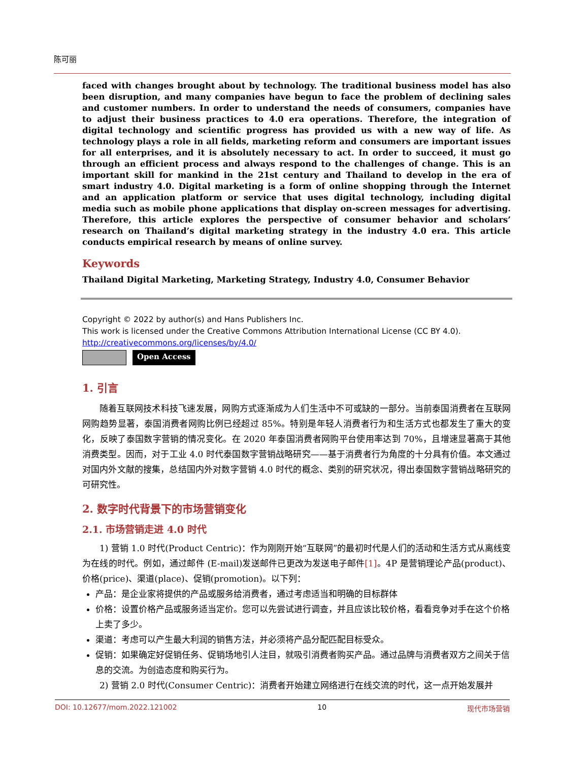陈可丽
faced with changes brought about by technology. The traditional business model has also been disruption, and many companies have begun to face the problem of declining sales and customer numbers. In order to understand the needs of consumers, companies have to adjust their business practices to 4.0 era operations. Therefore, the integration of digital technology and scientific progress has provided us with a new way of life. As technology plays a role in all fields, marketing reform and consumers are important issues for all enterprises, and it is absolutely necessary to act. In order to succeed, it must go through an efficient process and always respond to the challenges of change. This is an important skill for mankind in the 21st century and Thailand to develop in the era of smart industry 4.0. Digital marketing is a form of online shopping through the Internet and an application platform or service that uses digital technology, including digital media such as mobile phone applications that display on-screen messages for advertising. Therefore, this article explores the perspective of consumer behavior and scholars’ research on Thailand’s digital marketing strategy in the industry 4.0 era. This article conducts empirical research by means of online survey.
Keywords
Thailand Digital Marketing, Marketing Strategy, Industry 4.0, Consumer Behavior
Copyright © 2022 by author(s) and Hans Publishers Inc.
This work is licensed under the Creative Commons Attribution International License (CC BY 4.0).
http://creativecommons.org/licenses/by/4.0/
Open Access
1. 引言
随着互联网技术科技飞速发展，网购方式逐渐成为人们生活中不可或缺的一部分。当前泰国消费者在互联网网购趋势显著，泰国消费者网购比例已经超过 85%。特别是年轻人消费者行为和生活方式也都发生了重大的变化，反映了泰国数字营销的情况变化。在 2020 年泰国消费者网购平台使用率达到 70%，且增速显著高于其他消费类型。因而，对于工业 4.0 时代泰国数字营销战略研究——基于消费者行为角度的十分具有价值。本文通过对国内外文献的搜集，总结国内外对数字营销 4.0 时代的概念、类别的研究状况，得出泰国数字营销战略研究的可研究性。
2. 数字时代背景下的市场营销变化
2.1. 市场营销走进 4.0 时代
1) 营销 1.0 时代(Product Centric)：作为刚刚开始“互联网”的最初时代是人们的活动和生活方式从离线变为在线的时代。例如，通过邮件 (E-mail)发送邮件已更改为发送电子邮件[1]。4P 是营销理论产品(product)、价格(price)、渠道(place)、促销(promotion)。以下列：
产品：是企业家将提供的产品或服务给消费者，通过考虑适当和明确的目标群体
价格：设置价格产品或服务适当定价。您可以先尝试进行调查，并且应该比较价格，看看竞争对手在这个价格上卖了多少。
渠道：考虑可以产生最大利润的销售方法，并必须将产品分配匹配目标受众。
促销：如果确定好促销任务、促销场地引人注目，就吸引消费者购买产品。通过品牌与消费者双方之间关于信息的交流。为创造态度和购买行为。
2) 营销 2.0 时代(Consumer Centric)：消费者开始建立网络进行在线交流的时代，这一点开始发展并
DOI: 10.12677/mom.2022.121002 10 现代市场营销